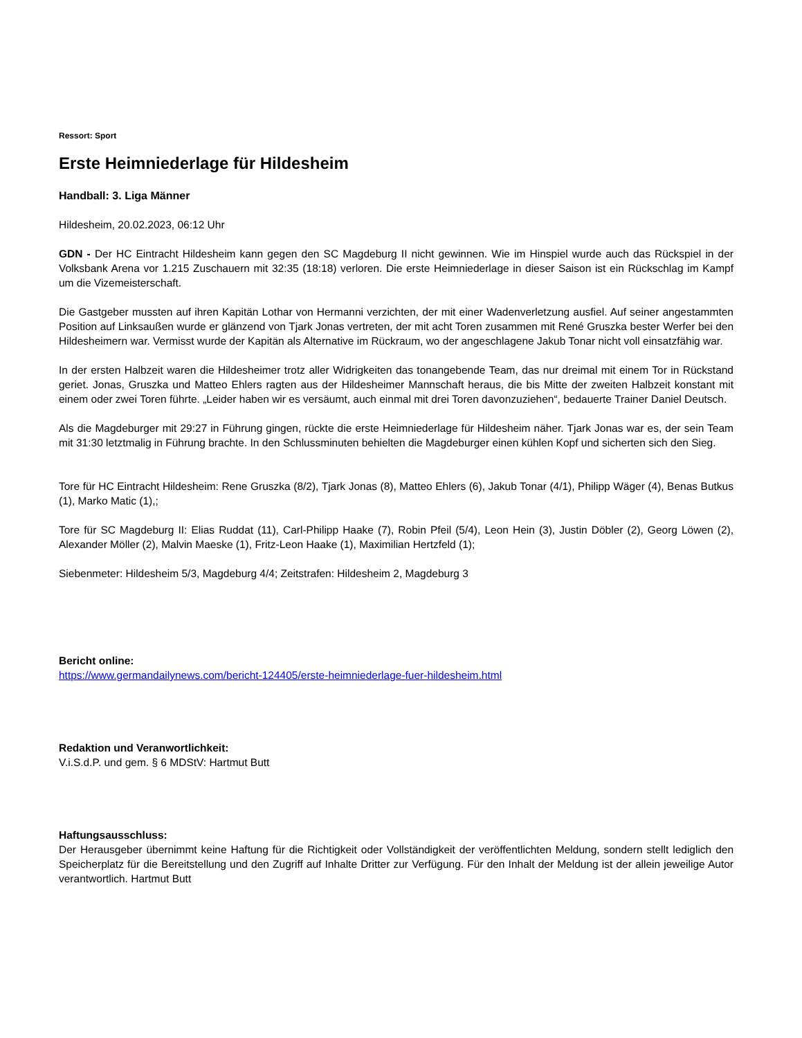Ressort: Sport
Erste Heimniederlage für Hildesheim
Handball: 3. Liga Männer
Hildesheim, 20.02.2023, 06:12 Uhr
GDN - Der HC Eintracht Hildesheim kann gegen den SC Magdeburg II nicht gewinnen. Wie im Hinspiel wurde auch das Rückspiel in der Volksbank Arena vor 1.215 Zuschauern mit 32:35 (18:18) verloren. Die erste Heimniederlage in dieser Saison ist ein Rückschlag im Kampf um die Vizemeisterschaft.
Die Gastgeber mussten auf ihren Kapitän Lothar von Hermanni verzichten, der mit einer Wadenverletzung ausfiel. Auf seiner angestammten Position auf Linksaußen wurde er glänzend von Tjark Jonas vertreten, der mit acht Toren zusammen mit René Gruszka bester Werfer bei den Hildesheimern war. Vermisst wurde der Kapitän als Alternative im Rückraum, wo der angeschlagene Jakub Tonar nicht voll einsatzfähig war.
In der ersten Halbzeit waren die Hildesheimer trotz aller Widrigkeiten das tonangebende Team, das nur dreimal mit einem Tor in Rückstand geriet. Jonas, Gruszka und Matteo Ehlers ragten aus der Hildesheimer Mannschaft heraus, die bis Mitte der zweiten Halbzeit konstant mit einem oder zwei Toren führte. „Leider haben wir es versäumt, auch einmal mit drei Toren davonzuziehen“, bedauerte Trainer Daniel Deutsch.
Als die Magdeburger mit 29:27 in Führung gingen, rückte die erste Heimniederlage für Hildesheim näher. Tjark Jonas war es, der sein Team mit 31:30 letztmalig in Führung brachte. In den Schlussminuten behielten die Magdeburger einen kühlen Kopf und sicherten sich den Sieg.
Tore für HC Eintracht Hildesheim: Rene Gruszka (8/2), Tjark Jonas (8), Matteo Ehlers (6), Jakub Tonar (4/1), Philipp Wäger (4), Benas Butkus (1), Marko Matic (1),;
Tore für SC Magdeburg II: Elias Ruddat (11), Carl-Philipp Haake (7), Robin Pfeil (5/4), Leon Hein (3), Justin Döbler (2), Georg Löwen (2), Alexander Möller (2), Malvin Maeske (1), Fritz-Leon Haake (1), Maximilian Hertzfeld (1);
Siebenmeter: Hildesheim 5/3, Magdeburg 4/4; Zeitstrafen: Hildesheim 2, Magdeburg 3
Bericht online:
https://www.germandailynews.com/bericht-124405/erste-heimniederlage-fuer-hildesheim.html
Redaktion und Veranwortlichkeit:
V.i.S.d.P. und gem. § 6 MDStV: Hartmut Butt
Haftungsausschluss:
Der Herausgeber übernimmt keine Haftung für die Richtigkeit oder Vollständigkeit der veröffentlichten Meldung, sondern stellt lediglich den Speicherplatz für die Bereitstellung und den Zugriff auf Inhalte Dritter zur Verfügung. Für den Inhalt der Meldung ist der allein jeweilige Autor verantwortlich. Hartmut Butt